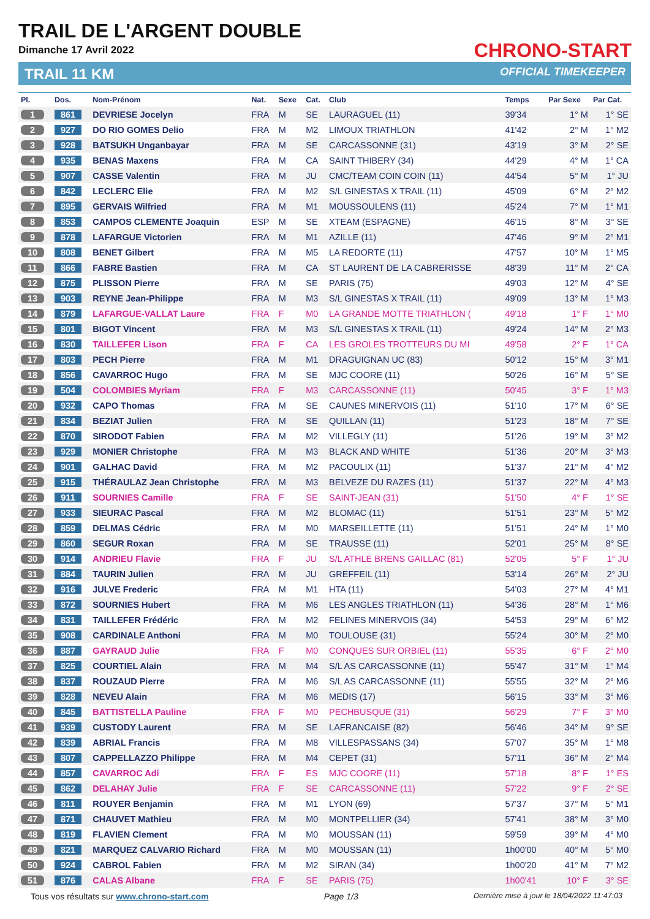TRAIL DE L'ARGENT DOUBLE
Dimanche 17 Avril 2022
TRAIL 11 KM
CHRONO-START
OFFICIAL TIMEKEEPER
| Pl. | Dos. | Nom-Prénom | Nat. | Sexe | Cat. | Club | Temps | Par Sexe | Par Cat. |
| --- | --- | --- | --- | --- | --- | --- | --- | --- | --- |
| 1 | 861 | DEVRIESE Jocelyn | FRA | M | SE | LAURAGUEL (11) | 39'34 | 1° M | 1° SE |
| 2 | 927 | DO RIO GOMES Delio | FRA | M | M2 | LIMOUX TRIATHLON | 41'42 | 2° M | 1° M2 |
| 3 | 928 | BATSUKH Unganbayar | FRA | M | SE | CARCASSONNE (31) | 43'19 | 3° M | 2° SE |
| 4 | 935 | BENAS Maxens | FRA | M | CA | SAINT THIBERY (34) | 44'29 | 4° M | 1° CA |
| 5 | 907 | CASSE Valentin | FRA | M | JU | CMC/TEAM COIN COIN (11) | 44'54 | 5° M | 1° JU |
| 6 | 842 | LECLERC Elie | FRA | M | M2 | S/L GINESTAS X TRAIL (11) | 45'09 | 6° M | 2° M2 |
| 7 | 895 | GERVAIS Wilfried | FRA | M | M1 | MOUSSOULENS (11) | 45'24 | 7° M | 1° M1 |
| 8 | 853 | CAMPOS CLEMENTE Joaquin | ESP | M | SE | XTEAM (ESPAGNE) | 46'15 | 8° M | 3° SE |
| 9 | 878 | LAFARGUE Victorien | FRA | M | M1 | AZILLE (11) | 47'46 | 9° M | 2° M1 |
| 10 | 808 | BENET Gilbert | FRA | M | M5 | LA REDORTE (11) | 47'57 | 10° M | 1° M5 |
| 11 | 866 | FABRE Bastien | FRA | M | CA | ST LAURENT DE LA CABRERISSE | 48'39 | 11° M | 2° CA |
| 12 | 875 | PLISSON Pierre | FRA | M | SE | PARIS (75) | 49'03 | 12° M | 4° SE |
| 13 | 903 | REYNE Jean-Philippe | FRA | M | M3 | S/L GINESTAS X TRAIL (11) | 49'09 | 13° M | 1° M3 |
| 14 | 879 | LAFARGUE-VALLAT Laure | FRA | F | M0 | LA GRANDE MOTTE TRIATHLON ( | 49'18 | 1° F | 1° M0 |
| 15 | 801 | BIGOT Vincent | FRA | M | M3 | S/L GINESTAS X TRAIL (11) | 49'24 | 14° M | 2° M3 |
| 16 | 830 | TAILLEFER Lison | FRA | F | CA | LES GROLES TROTTEURS DU MI | 49'58 | 2° F | 1° CA |
| 17 | 803 | PECH Pierre | FRA | M | M1 | DRAGUIGNAN UC (83) | 50'12 | 15° M | 3° M1 |
| 18 | 856 | CAVARROC Hugo | FRA | M | SE | MJC COORE (11) | 50'26 | 16° M | 5° SE |
| 19 | 504 | COLOMBIES Myriam | FRA | F | M3 | CARCASSONNE (11) | 50'45 | 3° F | 1° M3 |
| 20 | 932 | CAPO Thomas | FRA | M | SE | CAUNES MINERVOIS (11) | 51'10 | 17° M | 6° SE |
| 21 | 834 | BEZIAT Julien | FRA | M | SE | QUILLAN (11) | 51'23 | 18° M | 7° SE |
| 22 | 870 | SIRODOT Fabien | FRA | M | M2 | VILLEGLY (11) | 51'26 | 19° M | 3° M2 |
| 23 | 929 | MONIER Christophe | FRA | M | M3 | BLACK AND WHITE | 51'36 | 20° M | 3° M3 |
| 24 | 901 | GALHAC David | FRA | M | M2 | PACOULIX (11) | 51'37 | 21° M | 4° M2 |
| 25 | 915 | THÉRAULAZ Jean Christophe | FRA | M | M3 | BELVEZE DU RAZES (11) | 51'37 | 22° M | 4° M3 |
| 26 | 911 | SOURNIES Camille | FRA | F | SE | SAINT-JEAN (31) | 51'50 | 4° F | 1° SE |
| 27 | 933 | SIEURAC Pascal | FRA | M | M2 | BLOMAC (11) | 51'51 | 23° M | 5° M2 |
| 28 | 859 | DELMAS Cédric | FRA | M | M0 | MARSEILLETTE (11) | 51'51 | 24° M | 1° M0 |
| 29 | 860 | SEGUR Roxan | FRA | M | SE | TRAUSSE (11) | 52'01 | 25° M | 8° SE |
| 30 | 914 | ANDRIEU Flavie | FRA | F | JU | S/L ATHLE BRENS GAILLAC (81) | 52'05 | 5° F | 1° JU |
| 31 | 884 | TAURIN Julien | FRA | M | JU | GREFFEIL (11) | 53'14 | 26° M | 2° JU |
| 32 | 916 | JULVE Frederic | FRA | M | M1 | HTA (11) | 54'03 | 27° M | 4° M1 |
| 33 | 872 | SOURNIES Hubert | FRA | M | M6 | LES ANGLES TRIATHLON (11) | 54'36 | 28° M | 1° M6 |
| 34 | 831 | TAILLEFER Frédéric | FRA | M | M2 | FELINES MINERVOIS (34) | 54'53 | 29° M | 6° M2 |
| 35 | 908 | CARDINALE Anthoni | FRA | M | M0 | TOULOUSE (31) | 55'24 | 30° M | 2° M0 |
| 36 | 887 | GAYRAUD Julie | FRA | F | M0 | CONQUES SUR ORBIEL (11) | 55'35 | 6° F | 2° M0 |
| 37 | 825 | COURTIEL Alain | FRA | M | M4 | S/L AS CARCASSONNE (11) | 55'47 | 31° M | 1° M4 |
| 38 | 837 | ROUZAUD Pierre | FRA | M | M6 | S/L AS CARCASSONNE (11) | 55'55 | 32° M | 2° M6 |
| 39 | 828 | NEVEU Alain | FRA | M | M6 | MEDIS (17) | 56'15 | 33° M | 3° M6 |
| 40 | 845 | BATTISTELLA Pauline | FRA | F | M0 | PECHBUSQUE (31) | 56'29 | 7° F | 3° M0 |
| 41 | 939 | CUSTODY Laurent | FRA | M | SE | LAFRANCAISE (82) | 56'46 | 34° M | 9° SE |
| 42 | 839 | ABRIAL Francis | FRA | M | M8 | VILLESPASSANS (34) | 57'07 | 35° M | 1° M8 |
| 43 | 807 | CAPPELLAZZO Philippe | FRA | M | M4 | CEPET (31) | 57'11 | 36° M | 2° M4 |
| 44 | 857 | CAVARROC Adi | FRA | F | ES | MJC COORE (11) | 57'18 | 8° F | 1° ES |
| 45 | 862 | DELAHAY Julie | FRA | F | SE | CARCASSONNE (11) | 57'22 | 9° F | 2° SE |
| 46 | 811 | ROUYER Benjamin | FRA | M | M1 | LYON (69) | 57'37 | 37° M | 5° M1 |
| 47 | 871 | CHAUVET Mathieu | FRA | M | M0 | MONTPELLIER (34) | 57'41 | 38° M | 3° M0 |
| 48 | 819 | FLAVIEN Clement | FRA | M | M0 | MOUSSAN (11) | 59'59 | 39° M | 4° M0 |
| 49 | 821 | MARQUEZ CALVARIO Richard | FRA | M | M0 | MOUSSAN (11) | 1h00'00 | 40° M | 5° M0 |
| 50 | 924 | CABROL Fabien | FRA | M | M2 | SIRAN (34) | 1h00'20 | 41° M | 7° M2 |
| 51 | 876 | CALAS Albane | FRA | F | SE | PARIS (75) | 1h00'41 | 10° F | 3° SE |
Tous vos résultats sur www.chrono-start.com Page 1/3 Dernière mise à jour le 18/04/2022 11:47:03